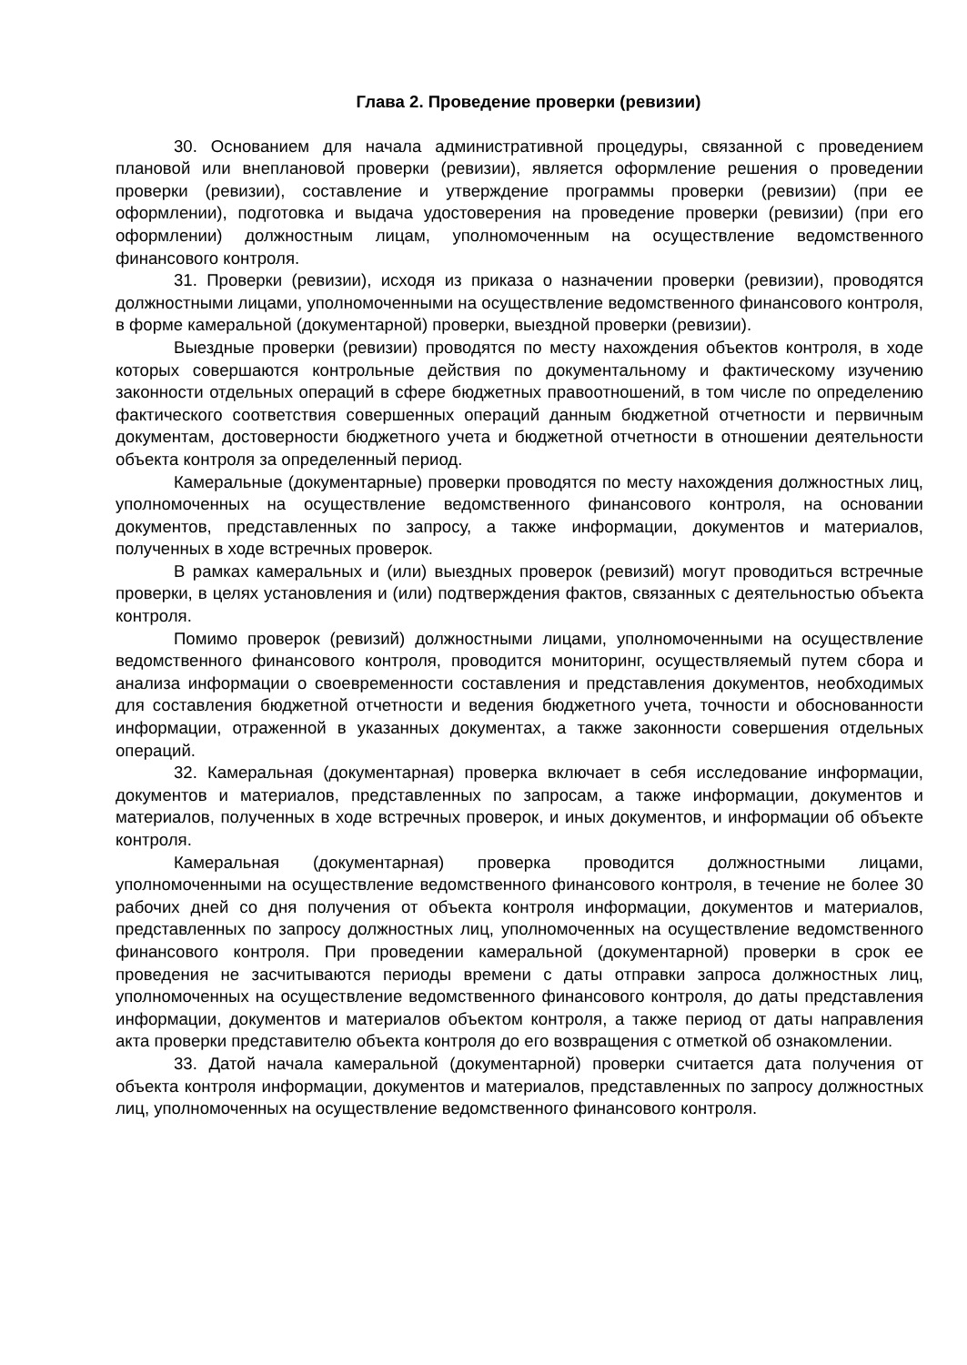Глава 2. Проведение проверки (ревизии)
30. Основанием для начала административной процедуры, связанной с проведением плановой или внеплановой проверки (ревизии), является оформление решения о проведении проверки (ревизии), составление и утверждение программы проверки (ревизии) (при ее оформлении), подготовка и выдача удостоверения на проведение проверки (ревизии) (при его оформлении) должностным лицам, уполномоченным на осуществление ведомственного финансового контроля.
31. Проверки (ревизии), исходя из приказа о назначении проверки (ревизии), проводятся должностными лицами, уполномоченными на осуществление ведомственного финансового контроля, в форме камеральной (документарной) проверки, выездной проверки (ревизии).
Выездные проверки (ревизии) проводятся по месту нахождения объектов контроля, в ходе которых совершаются контрольные действия по документальному и фактическому изучению законности отдельных операций в сфере бюджетных правоотношений, в том числе по определению фактического соответствия совершенных операций данным бюджетной отчетности и первичным документам, достоверности бюджетного учета и бюджетной отчетности в отношении деятельности объекта контроля за определенный период.
Камеральные (документарные) проверки проводятся по месту нахождения должностных лиц, уполномоченных на осуществление ведомственного финансового контроля, на основании документов, представленных по запросу, а также информации, документов и материалов, полученных в ходе встречных проверок.
В рамках камеральных и (или) выездных проверок (ревизий) могут проводиться встречные проверки, в целях установления и (или) подтверждения фактов, связанных с деятельностью объекта контроля.
Помимо проверок (ревизий) должностными лицами, уполномоченными на осуществление ведомственного финансового контроля, проводится мониторинг, осуществляемый путем сбора и анализа информации о своевременности составления и представления документов, необходимых для составления бюджетной отчетности и ведения бюджетного учета, точности и обоснованности информации, отраженной в указанных документах, а также законности совершения отдельных операций.
32. Камеральная (документарная) проверка включает в себя исследование информации, документов и материалов, представленных по запросам, а также информации, документов и материалов, полученных в ходе встречных проверок, и иных документов, и информации об объекте контроля.
Камеральная (документарная) проверка проводится должностными лицами, уполномоченными на осуществление ведомственного финансового контроля, в течение не более 30 рабочих дней со дня получения от объекта контроля информации, документов и материалов, представленных по запросу должностных лиц, уполномоченных на осуществление ведомственного финансового контроля. При проведении камеральной (документарной) проверки в срок ее проведения не засчитываются периоды времени с даты отправки запроса должностных лиц, уполномоченных на осуществление ведомственного финансового контроля, до даты представления информации, документов и материалов объектом контроля, а также период от даты направления акта проверки представителю объекта контроля до его возвращения с отметкой об ознакомлении.
33. Датой начала камеральной (документарной) проверки считается дата получения от объекта контроля информации, документов и материалов, представленных по запросу должностных лиц, уполномоченных на осуществление ведомственного финансового контроля.